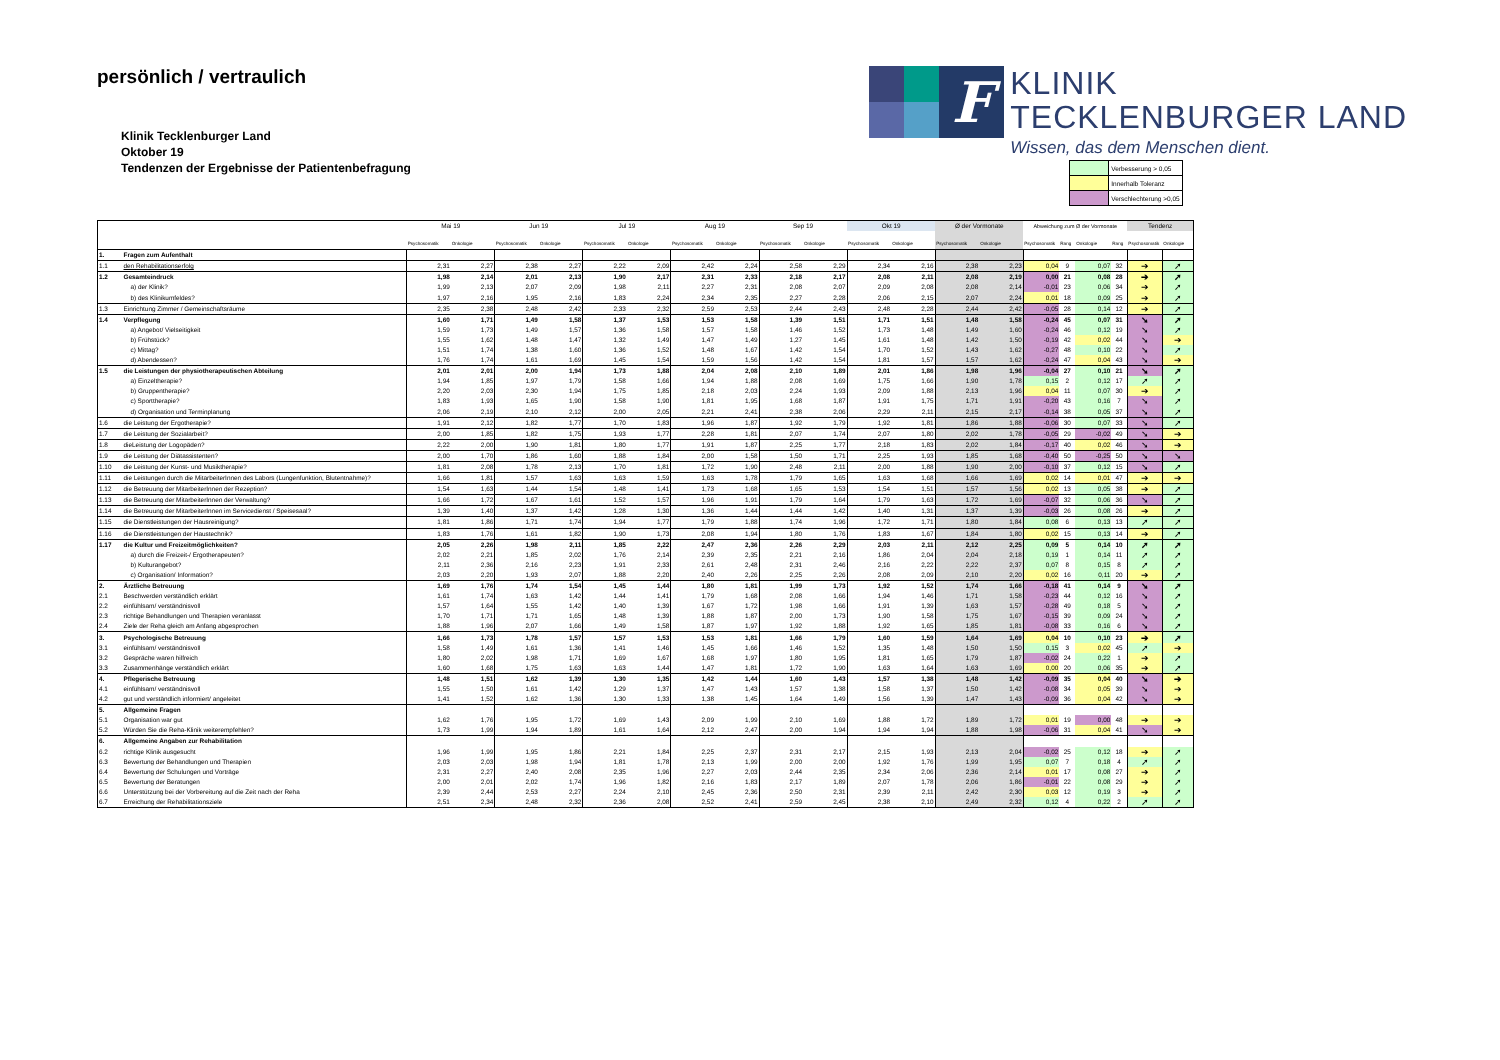persönlich / vertraulich
Klinik Tecklenburger Land
Oktober 19
Tendenzen der Ergebnisse der Patientenbefragung
F
KLINIK
TECKLENBURGER LAND
Wissen, das dem Menschen dient.
| | Verbesserung > 0,05 |
| | Innerhalb Toleranz |
| | Verschlechterung >0,05 |
| | | Mai 19 | | Jun 19 | | Jul 19 | | Aug 19 | | Sep 19 | | Okt 19 | | Ø der Vormonate | | Abweichung zum Ø der Vormonate | | | | Tendenz | |
| --- | --- | --- | --- | --- | --- | --- | --- | --- | --- | --- | --- | --- | --- | --- | --- | --- | --- | --- | --- | --- | --- |
| | | Psychosomatik | Onkologie | Psychosomatik | Onkologie | Psychosomatik | Onkologie | Psychosomatik | Onkologie | Psychosomatik | Onkologie | Psychosomatik | Onkologie | Psychosomatik | Onkologie | Psychosomatik | Rang | Onkologie | Rang | Psychosomatik | Onkologie |
| 1. | Fragen zum Aufenthalt | | | | | | | | | | | | | | | | | | | | |
| 1.1 | den Rehabilitationserfolg | 2,31 | 2,27 | 2,38 | 2,27 | 2,22 | 2,09 | 2,42 | 2,24 | 2,58 | 2,29 | 2,34 | 2,16 | 2,38 | 2,23 | 0,04 | 9 | 0,07 | 32 | ➔ | ➚ |
| 1.2 | Gesamteindruck | 1,98 | 2,14 | 2,01 | 2,13 | 1,90 | 2,17 | 2,31 | 2,33 | 2,18 | 2,17 | 2,08 | 2,11 | 2,08 | 2,19 | 0,00 | 21 | 0,08 | 28 | ➔ | ➚ |
| | a) der Klinik? | 1,99 | 2,13 | 2,07 | 2,09 | 1,98 | 2,11 | 2,27 | 2,31 | 2,08 | 2,07 | 2,09 | 2,08 | 2,08 | 2,14 | -0,01 | 23 | 0,06 | 34 | ➔ | ➚ |
| | b) des Klinikumfeldes? | 1,97 | 2,16 | 1,95 | 2,16 | 1,83 | 2,24 | 2,34 | 2,35 | 2,27 | 2,28 | 2,06 | 2,15 | 2,07 | 2,24 | 0,01 | 18 | 0,09 | 25 | ➔ | ➚ |
| 1.3 | Einrichtung Zimmer / Gemeinschaftsräume | 2,35 | 2,38 | 2,48 | 2,42 | 2,33 | 2,32 | 2,59 | 2,53 | 2,44 | 2,43 | 2,48 | 2,28 | 2,44 | 2,42 | -0,05 | 28 | 0,14 | 12 | ➔ | ➚ |
| 1.4 | Verpflegung | 1,60 | 1,71 | 1,49 | 1,58 | 1,37 | 1,53 | 1,53 | 1,58 | 1,39 | 1,51 | 1,71 | 1,51 | 1,48 | 1,58 | -0,24 | 45 | 0,07 | 31 | ➘ | ➚ |
| | a) Angebot/ Vielseitigkeit | 1,59 | 1,73 | 1,49 | 1,57 | 1,36 | 1,58 | 1,57 | 1,58 | 1,46 | 1,52 | 1,73 | 1,48 | 1,49 | 1,60 | -0,24 | 46 | 0,12 | 19 | ➘ | ➚ |
| | b) Frühstück? | 1,55 | 1,62 | 1,48 | 1,47 | 1,32 | 1,49 | 1,47 | 1,49 | 1,27 | 1,45 | 1,61 | 1,48 | 1,42 | 1,50 | -0,19 | 42 | 0,02 | 44 | ➘ | ➔ |
| | c) Mittag? | 1,51 | 1,74 | 1,38 | 1,60 | 1,36 | 1,52 | 1,48 | 1,67 | 1,42 | 1,54 | 1,70 | 1,52 | 1,43 | 1,62 | -0,27 | 48 | 0,10 | 22 | ➘ | ➚ |
| | d) Abendessen? | 1,76 | 1,74 | 1,61 | 1,69 | 1,45 | 1,54 | 1,59 | 1,56 | 1,42 | 1,54 | 1,81 | 1,57 | 1,57 | 1,62 | -0,24 | 47 | 0,04 | 43 | ➘ | ➔ |
| 1.5 | die Leistungen der physiotherapeutischen Abteilung | 2,01 | 2,01 | 2,00 | 1,94 | 1,73 | 1,88 | 2,04 | 2,08 | 2,10 | 1,89 | 2,01 | 1,86 | 1,98 | 1,96 | -0,04 | 27 | 0,10 | 21 | ➘ | ➚ |
| | a) Einzeltherapie? | 1,94 | 1,85 | 1,97 | 1,79 | 1,58 | 1,66 | 1,94 | 1,88 | 2,08 | 1,69 | 1,75 | 1,66 | 1,90 | 1,78 | 0,15 | 2 | 0,12 | 17 | ➚ | ➚ |
| | b) Gruppentherapie? | 2,20 | 2,03 | 2,30 | 1,94 | 1,75 | 1,85 | 2,18 | 2,03 | 2,24 | 1,93 | 2,09 | 1,88 | 2,13 | 1,96 | 0,04 | 11 | 0,07 | 30 | ➔ | ➚ |
| | c) Sporttherapie? | 1,83 | 1,93 | 1,65 | 1,90 | 1,58 | 1,90 | 1,81 | 1,95 | 1,68 | 1,87 | 1,91 | 1,75 | 1,71 | 1,91 | -0,20 | 43 | 0,16 | 7 | ➘ | ➚ |
| | d) Organisation und Terminplanung | 2,06 | 2,19 | 2,10 | 2,12 | 2,00 | 2,05 | 2,21 | 2,41 | 2,38 | 2,06 | 2,29 | 2,11 | 2,15 | 2,17 | -0,14 | 38 | 0,05 | 37 | ➘ | ➚ |
| 1.6 | die Leistung der Ergotherapie? | 1,91 | 2,12 | 1,82 | 1,77 | 1,70 | 1,83 | 1,96 | 1,87 | 1,92 | 1,79 | 1,92 | 1,81 | 1,86 | 1,88 | -0,06 | 30 | 0,07 | 33 | ➘ | ➚ |
| 1.7 | die Leistung der Sozialarbeit? | 2,00 | 1,85 | 1,82 | 1,75 | 1,93 | 1,77 | 2,28 | 1,81 | 2,07 | 1,74 | 2,07 | 1,80 | 2,02 | 1,78 | -0,05 | 29 | -0,02 | 49 | ➘ | ➔ |
| 1.8 | dieLeistung der Logopäden? | 2,22 | 2,00 | 1,90 | 1,81 | 1,80 | 1,77 | 1,91 | 1,87 | 2,25 | 1,77 | 2,18 | 1,83 | 2,02 | 1,84 | -0,17 | 40 | 0,02 | 46 | ➘ | ➔ |
| 1.9 | die Leistung der Diätassistenten? | 2,00 | 1,70 | 1,86 | 1,60 | 1,88 | 1,84 | 2,00 | 1,58 | 1,50 | 1,71 | 2,25 | 1,93 | 1,85 | 1,68 | -0,40 | 50 | -0,25 | 50 | ➘ | ➘ |
| 1.10 | die Leistung der Kunst- und Musiktherapie? | 1,81 | 2,08 | 1,78 | 2,13 | 1,70 | 1,81 | 1,72 | 1,90 | 2,48 | 2,11 | 2,00 | 1,88 | 1,90 | 2,00 | -0,10 | 37 | 0,12 | 15 | ➘ | ➚ |
| 1.11 | die Leistungen durch die MitarbeiterInnen des Labors (Lungenfunktion, Blutentnahme)? | 1,66 | 1,81 | 1,57 | 1,63 | 1,63 | 1,59 | 1,63 | 1,78 | 1,79 | 1,65 | 1,63 | 1,68 | 1,66 | 1,69 | 0,02 | 14 | 0,01 | 47 | ➔ | ➔ |
| 1.12 | die Betreuung der MitarbeiterInnen der Rezeption? | 1,54 | 1,63 | 1,44 | 1,54 | 1,48 | 1,41 | 1,73 | 1,68 | 1,65 | 1,53 | 1,54 | 1,51 | 1,57 | 1,56 | 0,02 | 13 | 0,05 | 38 | ➔ | ➚ |
| 1.13 | die Betreuung der MitarbeiterInnen der Verwaltung? | 1,66 | 1,72 | 1,67 | 1,61 | 1,52 | 1,57 | 1,96 | 1,91 | 1,79 | 1,64 | 1,79 | 1,63 | 1,72 | 1,69 | -0,07 | 32 | 0,06 | 36 | ➘ | ➚ |
| 1.14 | die Betreuung der MitarbeiterInnen im Servicedienst / Speisesaal? | 1,39 | 1,40 | 1,37 | 1,42 | 1,28 | 1,30 | 1,36 | 1,44 | 1,44 | 1,42 | 1,40 | 1,31 | 1,37 | 1,39 | -0,03 | 26 | 0,08 | 26 | ➔ | ➚ |
| 1.15 | die Dienstleistungen der Hausreinigung? | 1,81 | 1,86 | 1,71 | 1,74 | 1,94 | 1,77 | 1,79 | 1,88 | 1,74 | 1,96 | 1,72 | 1,71 | 1,80 | 1,84 | 0,08 | 6 | 0,13 | 13 | ➚ | ➚ |
| 1.16 | die Dienstleistungen der Haustechnik? | 1,83 | 1,76 | 1,61 | 1,82 | 1,90 | 1,73 | 2,08 | 1,94 | 1,80 | 1,76 | 1,83 | 1,67 | 1,84 | 1,80 | 0,02 | 15 | 0,13 | 14 | ➔ | ➚ |
| 1.17 | die Kultur und Freizeitmöglichkeiten? | 2,05 | 2,26 | 1,98 | 2,11 | 1,85 | 2,22 | 2,47 | 2,36 | 2,26 | 2,29 | 2,03 | 2,11 | 2,12 | 2,25 | 0,09 | 5 | 0,14 | 10 | ➚ | ➚ |
| | a) durch die Freizeit-/ Ergotherapeuten? | 2,02 | 2,21 | 1,85 | 2,02 | 1,76 | 2,14 | 2,39 | 2,35 | 2,21 | 2,16 | 1,86 | 2,04 | 2,04 | 2,18 | 0,19 | 1 | 0,14 | 11 | ➚ | ➚ |
| | b) Kulturangebot? | 2,11 | 2,36 | 2,16 | 2,23 | 1,91 | 2,33 | 2,61 | 2,48 | 2,31 | 2,46 | 2,16 | 2,22 | 2,22 | 2,37 | 0,07 | 8 | 0,15 | 8 | ➚ | ➚ |
| | c) Organisation/ Information? | 2,03 | 2,20 | 1,93 | 2,07 | 1,88 | 2,20 | 2,40 | 2,26 | 2,25 | 2,26 | 2,08 | 2,09 | 2,10 | 2,20 | 0,02 | 16 | 0,11 | 20 | ➔ | ➚ |
| 2. | Ärztliche Betreuung | 1,69 | 1,76 | 1,74 | 1,54 | 1,45 | 1,44 | 1,80 | 1,81 | 1,99 | 1,73 | 1,92 | 1,52 | 1,74 | 1,66 | -0,18 | 41 | 0,14 | 9 | ➘ | ➚ |
| 2.1 | Beschwerden verständlich erklärt | 1,61 | 1,74 | 1,63 | 1,42 | 1,44 | 1,41 | 1,79 | 1,68 | 2,08 | 1,66 | 1,94 | 1,46 | 1,71 | 1,58 | -0,23 | 44 | 0,12 | 16 | ➘ | ➚ |
| 2.2 | einfühlsam/ verständnisvoll | 1,57 | 1,64 | 1,55 | 1,42 | 1,40 | 1,39 | 1,67 | 1,72 | 1,98 | 1,66 | 1,91 | 1,39 | 1,63 | 1,57 | -0,28 | 49 | 0,18 | 5 | ➘ | ➚ |
| 2.3 | richtige Behandlungen und Therapien veranlasst | 1,70 | 1,71 | 1,71 | 1,65 | 1,48 | 1,39 | 1,88 | 1,87 | 2,00 | 1,73 | 1,90 | 1,58 | 1,75 | 1,67 | -0,15 | 39 | 0,09 | 24 | ➘ | ➚ |
| 2.4 | Ziele der Reha gleich am Anfang abgesprochen | 1,88 | 1,96 | 2,07 | 1,66 | 1,49 | 1,58 | 1,87 | 1,97 | 1,92 | 1,88 | 1,92 | 1,65 | 1,85 | 1,81 | -0,08 | 33 | 0,16 | 6 | ➘ | ➚ |
| 3. | Psychologische Betreuung | 1,66 | 1,73 | 1,78 | 1,57 | 1,57 | 1,53 | 1,53 | 1,81 | 1,66 | 1,79 | 1,60 | 1,59 | 1,64 | 1,69 | 0,04 | 10 | 0,10 | 23 | ➔ | ➚ |
| 3.1 | einfühlsam/ verständnisvoll | 1,58 | 1,49 | 1,61 | 1,36 | 1,41 | 1,46 | 1,45 | 1,66 | 1,46 | 1,52 | 1,35 | 1,48 | 1,50 | 1,50 | 0,15 | 3 | 0,02 | 45 | ➚ | ➔ |
| 3.2 | Gespräche waren hilfreich | 1,80 | 2,02 | 1,98 | 1,71 | 1,69 | 1,67 | 1,68 | 1,97 | 1,80 | 1,95 | 1,81 | 1,65 | 1,79 | 1,87 | -0,02 | 24 | 0,22 | 1 | ➔ | ➚ |
| 3.3 | Zusammenhänge verständlich erklärt | 1,60 | 1,68 | 1,75 | 1,63 | 1,63 | 1,44 | 1,47 | 1,81 | 1,72 | 1,90 | 1,63 | 1,64 | 1,63 | 1,69 | 0,00 | 20 | 0,06 | 35 | ➔ | ➚ |
| 4. | Pflegerische Betreuung | 1,48 | 1,51 | 1,62 | 1,39 | 1,30 | 1,35 | 1,42 | 1,44 | 1,60 | 1,43 | 1,57 | 1,38 | 1,48 | 1,42 | -0,09 | 35 | 0,04 | 40 | ➘ | ➔ |
| 4.1 | einfühlsam/ verständnisvoll | 1,55 | 1,50 | 1,61 | 1,42 | 1,29 | 1,37 | 1,47 | 1,43 | 1,57 | 1,38 | 1,58 | 1,37 | 1,50 | 1,42 | -0,08 | 34 | 0,05 | 39 | ➘ | ➔ |
| 4.2 | gut und verständlich informiert/ angeleitet | 1,41 | 1,52 | 1,62 | 1,36 | 1,30 | 1,33 | 1,38 | 1,45 | 1,64 | 1,49 | 1,56 | 1,39 | 1,47 | 1,43 | -0,09 | 36 | 0,04 | 42 | ➘ | ➔ |
| 5. | Allgemeine Fragen | | | | | | | | | | | | | | | | | | | | |
| 5.1 | Organisation war gut | 1,62 | 1,76 | 1,95 | 1,72 | 1,69 | 1,43 | 2,09 | 1,99 | 2,10 | 1,69 | 1,88 | 1,72 | 1,89 | 1,72 | 0,01 | 19 | 0,00 | 48 | ➔ | ➔ |
| 5.2 | Würden Sie die Reha-Klinik weiterempfehlen? | 1,73 | 1,99 | 1,94 | 1,89 | 1,61 | 1,64 | 2,12 | 2,47 | 2,00 | 1,94 | 1,94 | 1,94 | 1,88 | 1,98 | -0,06 | 31 | 0,04 | 41 | ➘ | ➔ |
| 6. | Allgemeine Angaben zur Rehabilitation | | | | | | | | | | | | | | | | | | | | |
| 6.2 | richtige Klinik ausgesucht | 1,96 | 1,99 | 1,95 | 1,86 | 2,21 | 1,84 | 2,25 | 2,37 | 2,31 | 2,17 | 2,15 | 1,93 | 2,13 | 2,04 | -0,02 | 25 | 0,12 | 18 | ➔ | ➚ |
| 6.3 | Bewertung der Behandlungen und Therapien | 2,03 | 2,03 | 1,98 | 1,94 | 1,81 | 1,78 | 2,13 | 1,99 | 2,00 | 2,00 | 1,92 | 1,76 | 1,99 | 1,95 | 0,07 | 7 | 0,18 | 4 | ➚ | ➚ |
| 6.4 | Bewertung der Schulungen und Vorträge | 2,31 | 2,27 | 2,40 | 2,08 | 2,35 | 1,96 | 2,27 | 2,03 | 2,44 | 2,35 | 2,34 | 2,06 | 2,36 | 2,14 | 0,01 | 17 | 0,08 | 27 | ➔ | ➚ |
| 6.5 | Bewertung der Beratungen | 2,00 | 2,01 | 2,02 | 1,74 | 1,96 | 1,82 | 2,16 | 1,83 | 2,17 | 1,89 | 2,07 | 1,78 | 2,06 | 1,86 | -0,01 | 22 | 0,08 | 29 | ➔ | ➚ |
| 6.6 | Unterstützung bei der Vorbereitung auf die Zeit nach der Reha | 2,39 | 2,44 | 2,53 | 2,27 | 2,24 | 2,10 | 2,45 | 2,36 | 2,50 | 2,31 | 2,39 | 2,11 | 2,42 | 2,30 | 0,03 | 12 | 0,19 | 3 | ➔ | ➚ |
| 6.7 | Erreichung der Rehabilitationsziele | 2,51 | 2,34 | 2,48 | 2,32 | 2,36 | 2,08 | 2,52 | 2,41 | 2,59 | 2,45 | 2,38 | 2,10 | 2,49 | 2,32 | 0,12 | 4 | 0,22 | 2 | ➚ | ➚ |